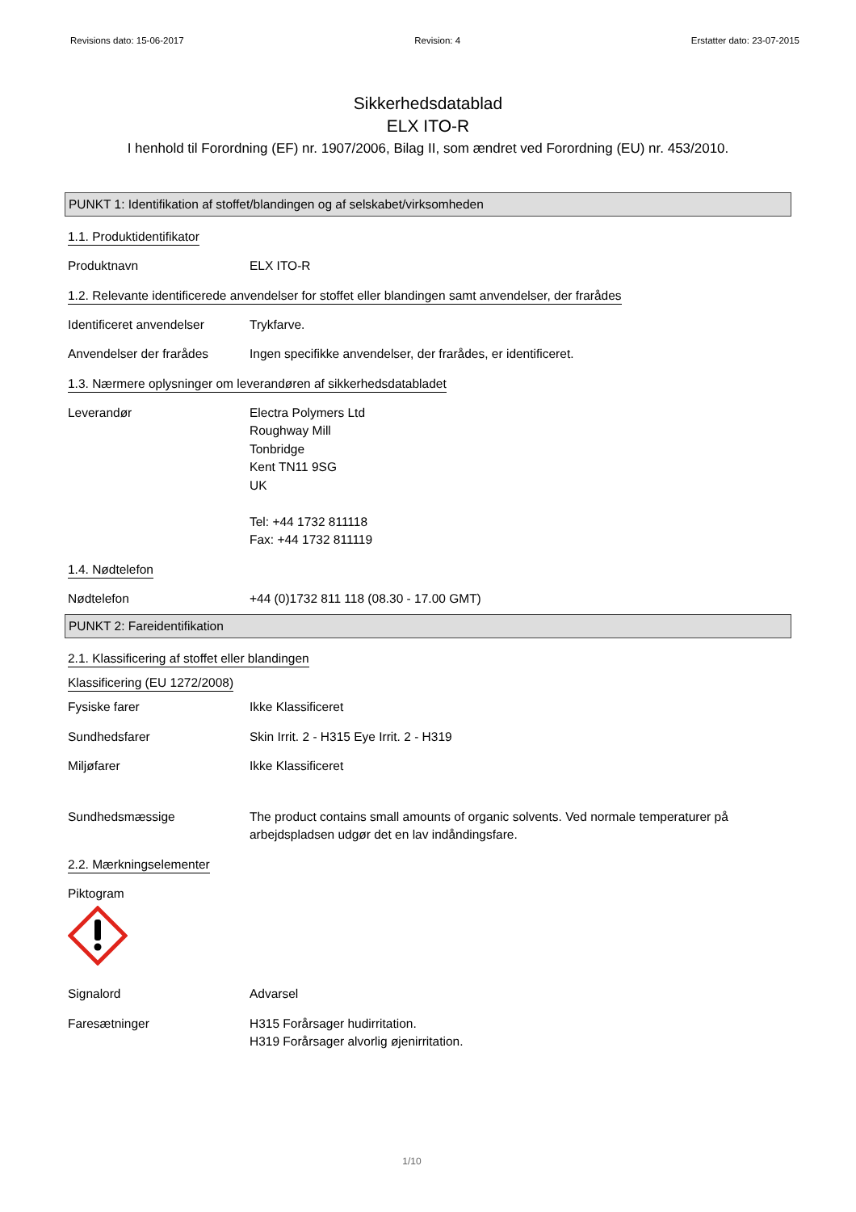Revisions dato: 15-06-2017 Revision: 4 Erstatter dato: 23-07-2015
Sikkerhedsdatablad
ELX ITO-R
I henhold til Forordning (EF) nr. 1907/2006, Bilag II, som ændret ved Forordning (EU) nr. 453/2010.
PUNKT 1: Identifikation af stoffet/blandingen og af selskabet/virksomheden
1.1. Produktidentifikator
Produktnavn ELX ITO-R
1.2. Relevante identificerede anvendelser for stoffet eller blandingen samt anvendelser, der frarådes
Identificeret anvendelser
Trykfarve.
Anvendelser der frarådes Ingen specifikke anvendelser, der frarådes, er identificeret.
1.3. Nærmere oplysninger om leverandøren af sikkerhedsdatabladet
Leverandør Electra Polymers Ltd
Roughway Mill
Tonbridge
Kent TN11 9SG
UK
Tel: +44 1732 811118
Fax: +44 1732 811119
1.4. Nødtelefon
Nødtelefon +44 (0)1732 811 118 (08.30 - 17.00 GMT)
PUNKT 2: Fareidentifikation
2.1. Klassificering af stoffet eller blandingen
Klassificering (EU 1272/2008)
Fysiske farer Ikke Klassificeret
Sundhedsfarer Skin Irrit. 2 - H315 Eye Irrit. 2 - H319
Miljøfarer Ikke Klassificeret
Sundhedsmæssige The product contains small amounts of organic solvents. Ved normale temperaturer på arbejdspladsen udgør det en lav indåndingsfare.
2.2. Mærkningselementer
Piktogram
Signalord Advarsel
Faresætninger H315 Forårsager hudirritation.
H319 Forårsager alvorlig øjenirritation.
1/10